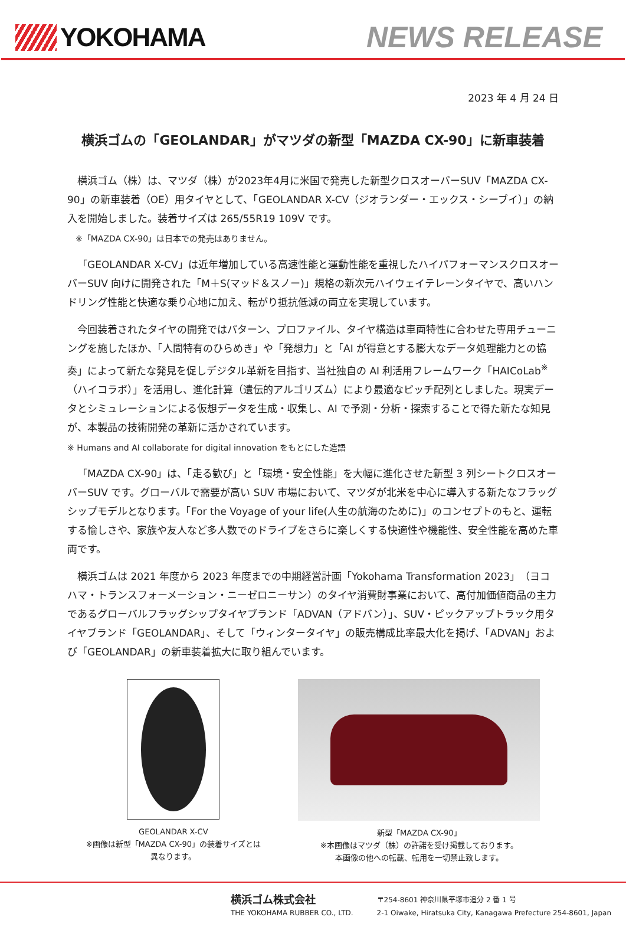YOKOHAMA NEWS RELEASE
2023 年 4 月 24 日
横浜ゴムの「GEOLANDAR」がマツダの新型「MAZDA CX-90」に新車装着
横浜ゴム（株）は、マツダ（株）が2023年4月に米国で発売した新型クロスオーバーSUV「MAZDA CX-90」の新車装着（OE）用タイヤとして、「GEOLANDAR X-CV（ジオランダー・エックス・シーブイ）」の納入を開始しました。装着サイズは 265/55R19 109V です。
※「MAZDA CX-90」は日本での発売はありません。
「GEOLANDAR X-CV」は近年増加している高速性能と運動性能を重視したハイパフォーマンスクロスオーバーSUV 向けに開発された「M＋S(マッド＆スノー)」規格の新次元ハイウェイテレーンタイヤで、高いハンドリング性能と快適な乗り心地に加え、転がり抵抗低減の両立を実現しています。
今回装着されたタイヤの開発ではパターン、プロファイル、タイヤ構造は車両特性に合わせた専用チューニングを施したほか、「人間特有のひらめき」や「発想力」と「AI が得意とする膨大なデータ処理能力との協奏」によって新たな発見を促しデジタル革新を目指す、当社独自の AI 利活用フレームワーク「HAICoLab<sup>※</sup>（ハイコラボ）」を活用し、進化計算（遺伝的アルゴリズム）により最適なピッチ配列としました。現実データとシミュレーションによる仮想データを生成・収集し、AI で予測・分析・探索することで得た新たな知見が、本製品の技術開発の革新に活かされています。
※ Humans and AI collaborate for digital innovation をもとにした造語
「MAZDA CX-90」は、「走る歓び」と「環境・安全性能」を大幅に進化させた新型 3 列シートクロスオーバーSUV です。グローバルで需要が高い SUV 市場において、マツダが北米を中心に導入する新たなフラッグシップモデルとなります。「For the Voyage of your life(人生の航海のために)」のコンセプトのもと、運転する愉しさや、家族や友人など多人数でのドライブをさらに楽しくする快適性や機能性、安全性能を高めた車両です。
横浜ゴムは 2021 年度から 2023 年度までの中期経営計画「Yokohama Transformation 2023」（ヨコハマ・トランスフォーメーション・ニーゼロニーサン）のタイヤ消費財事業において、高付加価値商品の主力であるグローバルフラッグシップタイヤブランド「ADVAN（アドバン）」、SUV・ピックアップトラック用タイヤブランド「GEOLANDAR」、そして「ウィンタータイヤ」の販売構成比率最大化を掲げ、「ADVAN」および「GEOLANDAR」の新車装着拡大に取り組んでいます。
GEOLANDAR X-CV
※画像は新型「MAZDA CX-90」の装着サイズとは
異なります。
新型「MAZDA CX-90」
※本画像はマツダ（株）の許諾を受け掲載しております。
本画像の他への転載、転用を一切禁止致します。
横浜ゴム株式会社
THE YOKOHAMA RUBBER CO., LTD.
〒254-8601 神奈川県平塚市追分 2 番 1 号
2-1 Oiwake, Hiratsuka City, Kanagawa Prefecture 254-8601, Japan